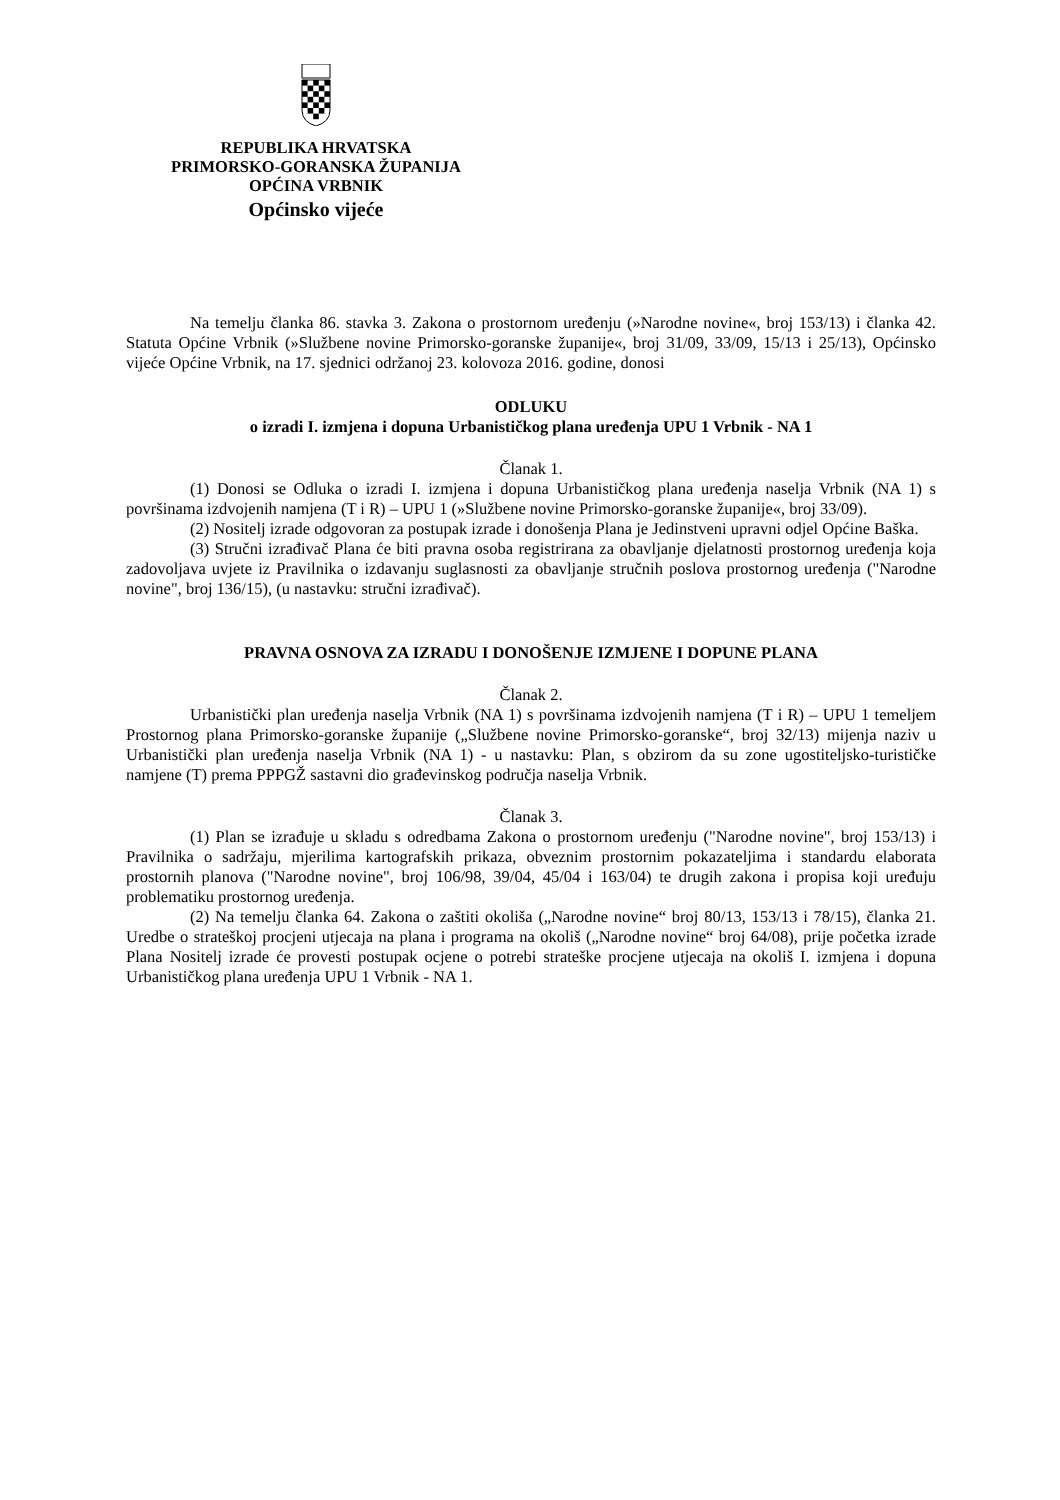REPUBLIKA HRVATSKA
PRIMORSKO-GORANSKA ŽUPANIJA
OPĆINA VRBNIK
Općinsko vijeće
Na temelju članka 86. stavka 3. Zakona o prostornom uređenju (»Narodne novine«, broj 153/13) i članka 42. Statuta Općine Vrbnik (»Službene novine Primorsko-goranske županije«, broj 31/09, 33/09, 15/13 i 25/13), Općinsko vijeće Općine Vrbnik, na 17. sjednici održanoj 23. kolovoza 2016. godine, donosi
ODLUKU
o izradi I. izmjena i dopuna Urbanističkog plana uređenja UPU 1 Vrbnik - NA 1
Članak 1.
(1) Donosi se Odluka o izradi I. izmjena i dopuna Urbanističkog plana uređenja naselja Vrbnik (NA 1) s površinama izdvojenih namjena (T i R) – UPU 1 (»Službene novine Primorsko-goranske županije«, broj 33/09).
(2) Nositelj izrade odgovoran za postupak izrade i donošenja Plana je Jedinstveni upravni odjel Općine Baška.
(3) Stručni izrađivač Plana će biti pravna osoba registrirana za obavljanje djelatnosti prostornog uređenja koja zadovoljava uvjete iz Pravilnika o izdavanju suglasnosti za obavljanje stručnih poslova prostornog uređenja ("Narodne novine", broj 136/15), (u nastavku: stručni izrađivač).
PRAVNA OSNOVA ZA IZRADU I DONOŠENJE IZMJENE I DOPUNE PLANA
Članak 2.
Urbanistički plan uređenja naselja Vrbnik (NA 1) s površinama izdvojenih namjena (T i R) – UPU 1 temeljem Prostornog plana Primorsko-goranske županije („Službene novine Primorsko-goranske“, broj 32/13) mijenja naziv u Urbanistički plan uređenja naselja Vrbnik (NA 1) - u nastavku: Plan, s obzirom da su zone ugostiteljsko-turističke namjene (T) prema PPPGŽ sastavni dio građevinskog područja naselja Vrbnik.
Članak 3.
(1) Plan se izrađuje u skladu s odredbama Zakona o prostornom uređenju ("Narodne novine", broj 153/13) i Pravilnika o sadržaju, mjerilima kartografskih prikaza, obveznim prostornim pokazateljima i standardu elaborata prostornih planova ("Narodne novine", broj 106/98, 39/04, 45/04 i 163/04) te drugih zakona i propisa koji uređuju problematiku prostornog uređenja.
(2) Na temelju članka 64. Zakona o zaštiti okoliša („Narodne novine“ broj 80/13, 153/13 i 78/15), članka 21. Uredbe o strateškoj procjeni utjecaja na plana i programa na okoliš („Narodne novine“ broj 64/08), prije početka izrade Plana Nositelj izrade će provesti postupak ocjene o potrebi strateške procjene utjecaja na okoliš I. izmjena i dopuna Urbanističkog plana uređenja UPU 1 Vrbnik - NA 1.